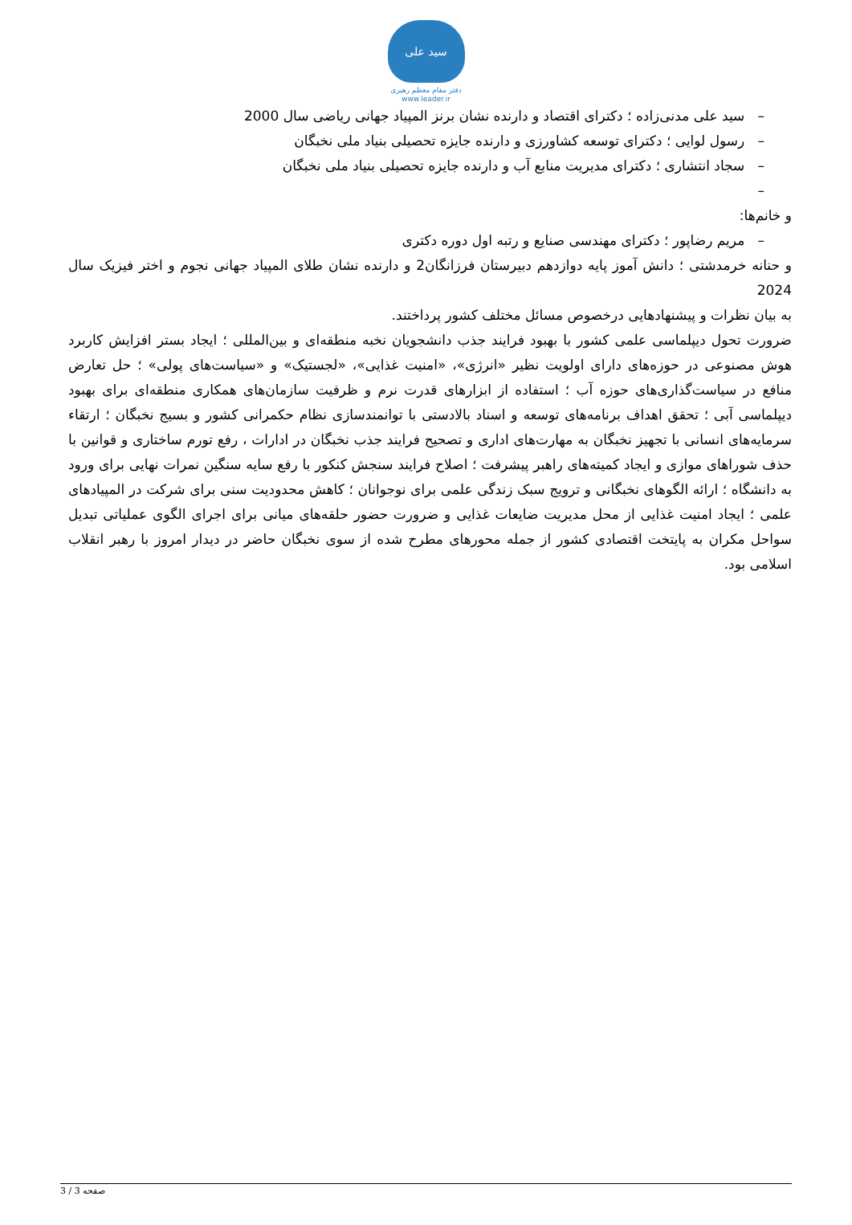سید علی
دفتر مقام معظم رهبری
www.leader.ir
– سید علی مدنی‌زاده ؛ دکترای اقتصاد و دارنده نشان برنز المپیاد جهانی ریاضی سال 2000
– رسول لوایی ؛ دکترای توسعه کشاورزی و دارنده جایزه تحصیلی بنیاد ملی نخبگان
– سجاد انتشاری ؛ دکترای مدیریت منابع آب و دارنده جایزه تحصیلی بنیاد ملی نخبگان
–
و خانم‌ها:
– مریم رضاپور ؛ دکترای مهندسی صنایع و رتبه اول دوره دکتری
و حنانه خرمدشتی ؛ دانش آموز پایه دوازدهم دبیرستان فرزانگان2 و دارنده نشان طلای المپیاد جهانی نجوم و اختر فیزیک سال 2024
به بیان نظرات و پیشنهادهایی درخصوص مسائل مختلف کشور پرداختند.
ضرورت تحول دیپلماسی علمی کشور با بهبود فرایند جذب دانشجویان نخبه منطقه‌ای و بین‌المللی ؛ ایجاد بستر افزایش کاربرد هوش مصنوعی در حوزه‌های دارای اولویت نظیر «انرژی»، «امنیت غذایی»، «لجستیک» و «سیاست‌های پولی» ؛ حل تعارض منافع در سیاست‌گذاری‌های حوزه آب ؛ استفاده از ابزارهای قدرت نرم و ظرفیت سازمان‌های همکاری منطقه‌ای برای بهبود دیپلماسی آبی ؛ تحقق اهداف برنامه‌های توسعه و اسناد بالادستی با توانمندسازی نظام حکمرانی کشور و بسیج نخبگان ؛ ارتقاء سرمایه‌های انسانی با تجهیز نخبگان به مهارت‌های اداری و تصحیح فرایند جذب نخبگان در ادارات ، رفع تورم ساختاری و قوانین با حذف شوراهای موازی و ایجاد کمیته‌های راهبر پیشرفت ؛ اصلاح فرایند سنجش کنکور با رفع سایه سنگین نمرات نهایی برای ورود به دانشگاه ؛ ارائه الگوهای نخبگانی و ترویج سبک زندگی علمی برای نوجوانان ؛ کاهش محدودیت سنی برای شرکت در المپیادهای علمی ؛ ایجاد امنیت غذایی از محل مدیریت ضایعات غذایی و ضرورت حضور حلقه‌های میانی برای اجرای الگوی عملیاتی تبدیل سواحل مکران به پایتخت اقتصادی کشور از جمله محورهای مطرح شده از سوی نخبگان حاضر در دیدار امروز با رهبر انقلاب اسلامی بود.
صفحه 3 / 3